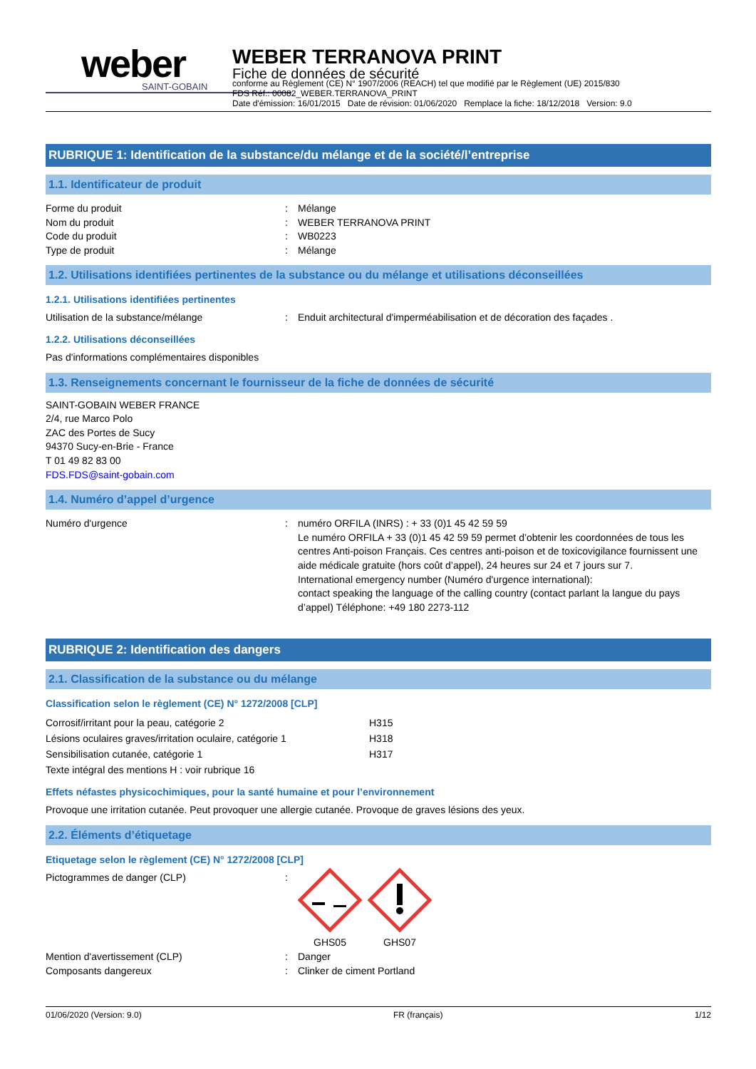weber
SAINT-GOBAIN
WEBER TERRANOVA PRINT
Fiche de données de sécurité
conforme au Règlement (CE) N° 1907/2006 (REACH) tel que modifié par le Règlement (UE) 2015/830
FDS Réf.: 00082_WEBER.TERRANOVA_PRINT
Date d'émission: 16/01/2015 Date de révision: 01/06/2020 Remplace la fiche: 18/12/2018 Version: 9.0
RUBRIQUE 1: Identification de la substance/du mélange et de la société/l’entreprise
1.1. Identificateur de produit
Forme du produit: Mélange
Nom du produit: WEBER TERRANOVA PRINT
Code du produit: WB0223
Type de produit: Mélange
1.2. Utilisations identifiées pertinentes de la substance ou du mélange et utilisations déconseillées
1.2.1. Utilisations identifiées pertinentes
Utilisation de la substance/mélange: Enduit architectural d'imperméabilisation et de décoration des façades .
1.2.2. Utilisations déconseillées
Pas d'informations complémentaires disponibles
1.3. Renseignements concernant le fournisseur de la fiche de données de sécurité
SAINT-GOBAIN WEBER FRANCE
2/4, rue Marco Polo
ZAC des Portes de Sucy
94370 Sucy-en-Brie - France
T 01 49 82 83 00
FDS.FDS@saint-gobain.com
1.4. Numéro d’appel d’urgence
Numéro d'urgence: numéro ORFILA (INRS) : + 33 (0)1 45 42 59 59
Le numéro ORFILA + 33 (0)1 45 42 59 59 permet d’obtenir les coordonnées de tous les centres Anti-poison Français. Ces centres anti-poison et de toxicovigilance fournissent une aide médicale gratuite (hors coût d’appel), 24 heures sur 24 et 7 jours sur 7.
International emergency number (Numéro d'urgence international):
contact speaking the language of the calling country (contact parlant la langue du pays d’appel) Téléphone: +49 180 2273-112
RUBRIQUE 2: Identification des dangers
2.1. Classification de la substance ou du mélange
Classification selon le règlement (CE) N° 1272/2008 [CLP]
Corrosif/irritant pour la peau, catégorie 2 H315
Lésions oculaires graves/irritation oculaire, catégorie 1 H318
Sensibilisation cutanée, catégorie 1 H317
Texte intégral des mentions H : voir rubrique 16
Effets néfastes physicochimiques, pour la santé humaine et pour l’environnement
Provoque une irritation cutanée. Peut provoquer une allergie cutanée. Provoque de graves lésions des yeux.
2.2. Éléments d’étiquetage
Etiquetage selon le règlement (CE) N° 1272/2008 [CLP]
Pictogrammes de danger (CLP):
GHS05
GHS07
Mention d'avertissement (CLP): Danger
Composants dangereux: Clinker de ciment Portland
01/06/2020 (Version: 9.0) FR (français) 1/12